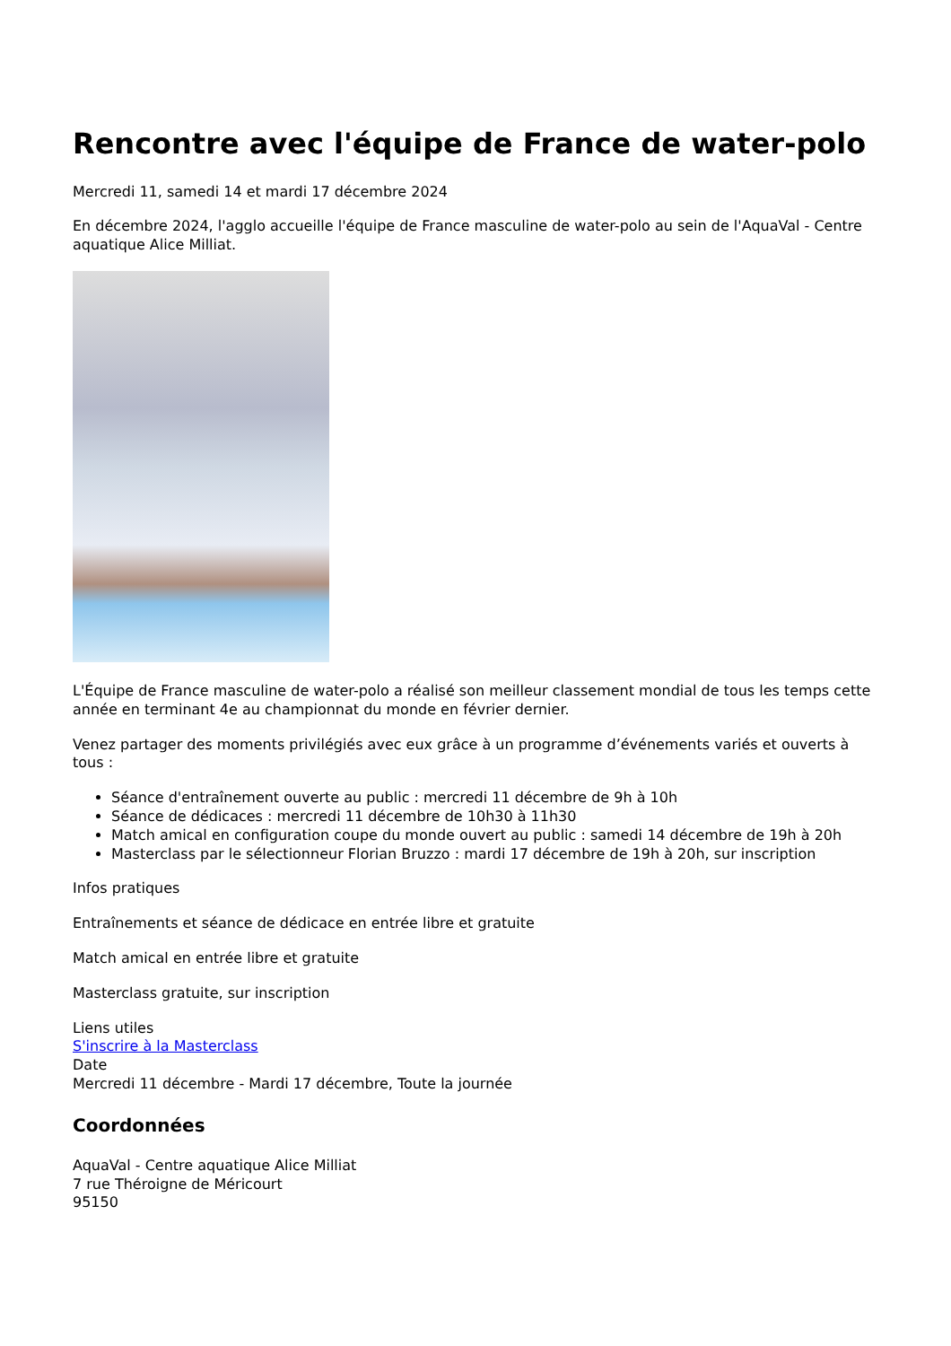Rencontre avec l'équipe de France de water-polo
Mercredi 11, samedi 14 et mardi 17 décembre 2024
En décembre 2024, l'agglo accueille l'équipe de France masculine de water-polo au sein de l'AquaVal - Centre aquatique Alice Milliat.
L'Équipe de France masculine de water-polo a réalisé son meilleur classement mondial de tous les temps cette année en terminant 4e au championnat du monde en février dernier.
Venez partager des moments privilégiés avec eux grâce à un programme d’événements variés et ouverts à tous :
Séance d'entraînement ouverte au public : mercredi 11 décembre de 9h à 10h
Séance de dédicaces : mercredi 11 décembre de 10h30 à 11h30
Match amical en configuration coupe du monde ouvert au public : samedi 14 décembre de 19h à 20h
Masterclass par le sélectionneur Florian Bruzzo : mardi 17 décembre de 19h à 20h, sur inscription
Infos pratiques
Entraînements et séance de dédicace en entrée libre et gratuite
Match amical en entrée libre et gratuite
Masterclass gratuite, sur inscription
Liens utiles
S'inscrire à la Masterclass
Date
Mercredi 11 décembre - Mardi 17 décembre, Toute la journée
Coordonnées
AquaVal - Centre aquatique Alice Milliat
7 rue Théroigne de Méricourt
95150